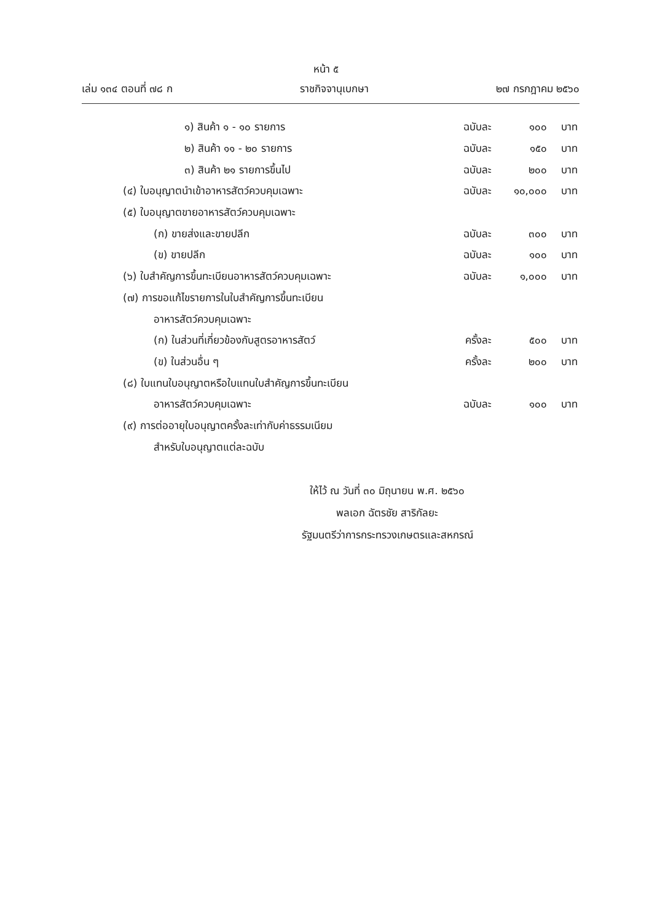หน้า ๕
เล่ม ๑๓๔ ตอนที่ ๗๘ ก ราชกิจจานุเบกษา ๒๗ กรกฎาคม ๒๕๖๐
๑) สินค้า ๑ - ๑๐ รายการ ฉบับละ ๑๐๐ บาท
๒) สินค้า ๑๑ - ๒๐ รายการ ฉบับละ ๑๕๐ บาท
๓) สินค้า ๒๑ รายการขึ้นไป ฉบับละ ๒๐๐ บาท
(๔) ใบอนุญาตนำเข้าอาหารสัตว์ควบคุมเฉพาะ ฉบับละ ๑๐,๐๐๐ บาท
(๕) ใบอนุญาตขายอาหารสัตว์ควบคุมเฉพาะ
(ก) ขายส่งและขายปลีก ฉบับละ ๓๐๐ บาท
(ข) ขายปลีก ฉบับละ ๑๐๐ บาท
(๖) ใบสำคัญการขึ้นทะเบียนอาหารสัตว์ควบคุมเฉพาะ ฉบับละ ๑,๐๐๐ บาท
(๗) การขอแก้ไขรายการในใบสำคัญการขึ้นทะเบียน
อาหารสัตว์ควบคุมเฉพาะ
(ก) ในส่วนที่เกี่ยวข้องกับสูตรอาหารสัตว์ ครั้งละ ๕๐๐ บาท
(ข) ในส่วนอื่น ๆ ครั้งละ ๒๐๐ บาท
(๘) ใบแทนใบอนุญาตหรือใบแทนใบสำคัญการขึ้นทะเบียน
อาหารสัตว์ควบคุมเฉพาะ ฉบับละ ๑๐๐ บาท
(๙) การต่ออายุใบอนุญาตครั้งละเท่ากับค่าธรรมเนียม
สำหรับใบอนุญาตแต่ละฉบับ
ให้ไว้ ณ วันที่ ๓๐ มิถุนายน พ.ศ. ๒๕๖๐
พลเอก ฉัตรชัย สาริกัลยะ
รัฐมนตรีว่าการกระทรวงเกษตรและสหกรณ์